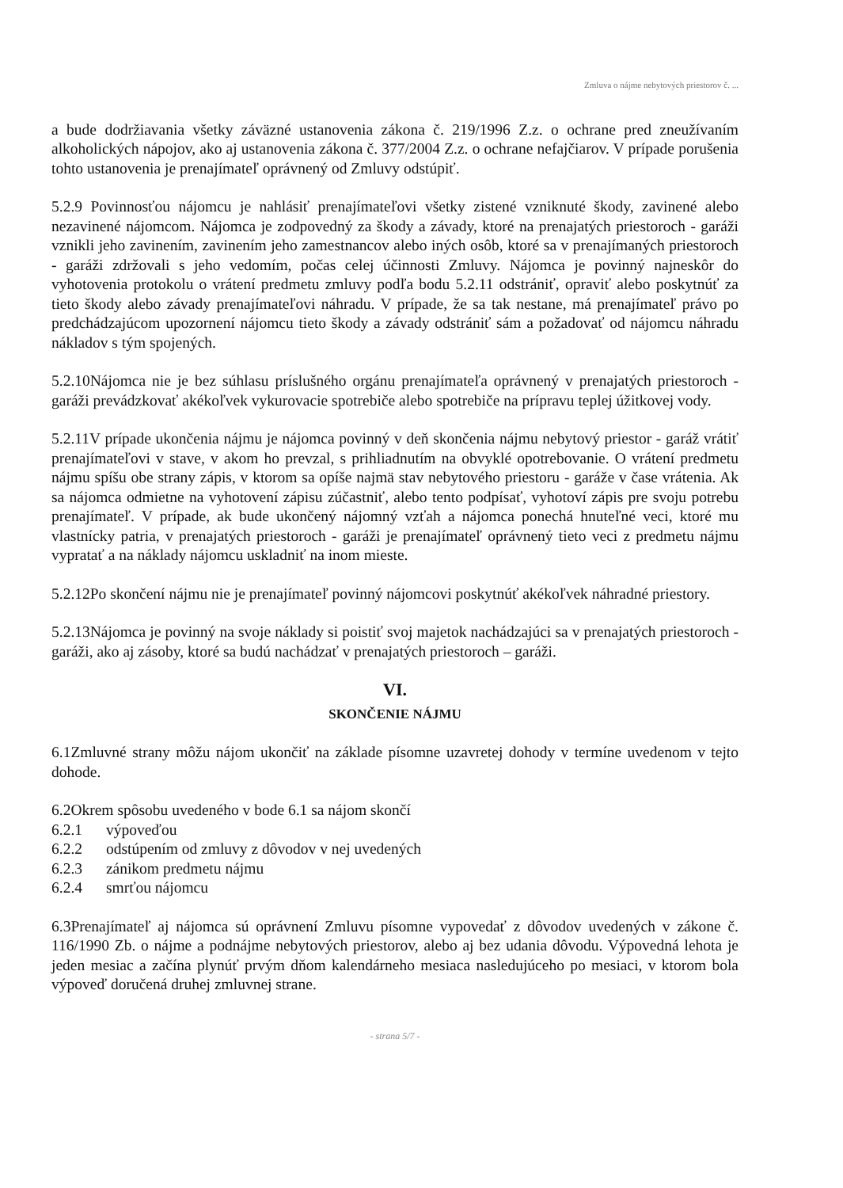Zmluva o nájme nebytových priestorov č. ...
a bude dodržiavania všetky záväzné ustanovenia zákona č. 219/1996 Z.z. o ochrane pred zneužívaním alkoholických nápojov, ako aj ustanovenia zákona č. 377/2004 Z.z. o ochrane nefajčiarov. V prípade porušenia tohto ustanovenia je prenajímateľ oprávnený od Zmluvy odstúpiť.
5.2.9 Povinnosťou nájomcu je nahlásiť prenajímateľovi všetky zistené vzniknuté škody, zavinené alebo nezavinené nájomcom. Nájomca je zodpovedný za škody a závady, ktoré na prenajatých priestoroch - garáži vznikli jeho zavinením, zavinením jeho zamestnancov alebo iných osôb, ktoré sa v prenajímaných priestoroch - garáži zdržovali s jeho vedomím, počas celej účinnosti Zmluvy. Nájomca je povinný najneskôr do vyhotovenia protokolu o vrátení predmetu zmluvy podľa bodu 5.2.11 odstrániť, opraviť alebo poskytnúť za tieto škody alebo závady prenajímateľovi náhradu. V prípade, že sa tak nestane, má prenajímateľ právo po predchádzajúcom upozornení nájomcu tieto škody a závady odstrániť sám a požadovať od nájomcu náhradu nákladov s tým spojených.
5.2.10Nájomca nie je bez súhlasu príslušného orgánu prenajímateľa oprávnený v prenajatých priestoroch - garáži prevádzkovať akékoľvek vykurovacie spotrebiče alebo spotrebiče na prípravu teplej úžitkovej vody.
5.2.11V prípade ukončenia nájmu je nájomca povinný v deň skončenia nájmu nebytový priestor - garáž vrátiť prenajímateľovi v stave, v akom ho prevzal, s prihliadnutím na obvyklé opotrebovanie. O vrátení predmetu nájmu spíšu obe strany zápis, v ktorom sa opíše najmä stav nebytového priestoru - garáže v čase vrátenia. Ak sa nájomca odmietne na vyhotovení zápisu zúčastniť, alebo tento podpísať, vyhotoví zápis pre svoju potrebu prenajímateľ. V prípade, ak bude ukončený nájomný vzťah a nájomca ponechá hnuteľné veci, ktoré mu vlastnícky patria, v prenajatých priestoroch - garáži je prenajímateľ oprávnený tieto veci z predmetu nájmu vypratať a na náklady nájomcu uskladniť na inom mieste.
5.2.12Po skončení nájmu nie je prenajímateľ povinný nájomcovi poskytnúť akékoľvek náhradné priestory.
5.2.13Nájomca je povinný na svoje náklady si poistiť svoj majetok nachádzajúci sa v prenajatých priestoroch - garáži, ako aj zásoby, ktoré sa budú nachádzať v prenajatých priestoroch – garáži.
VI.
SKONČENIE NÁJMU
6.1Zmluvné strany môžu nájom ukončiť na základe písomne uzavretej dohody v termíne uvedenom v tejto dohode.
6.2Okrem spôsobu uvedeného v bode 6.1 sa nájom skončí
6.2.1 výpoveďou
6.2.2 odstúpením od zmluvy z dôvodov v nej uvedených
6.2.3 zánikom predmetu nájmu
6.2.4 smrťou nájomcu
6.3Prenajímateľ aj nájomca sú oprávnení Zmluvu písomne vypovedať z dôvodov uvedených v zákone č. 116/1990 Zb. o nájme a podnájme nebytových priestorov, alebo aj bez udania dôvodu. Výpovedná lehota je jeden mesiac a začína plynúť prvým dňom kalendárneho mesiaca nasledujúceho po mesiaci, v ktorom bola výpoveď doručená druhej zmluvnej strane.
- strana 5/7 -